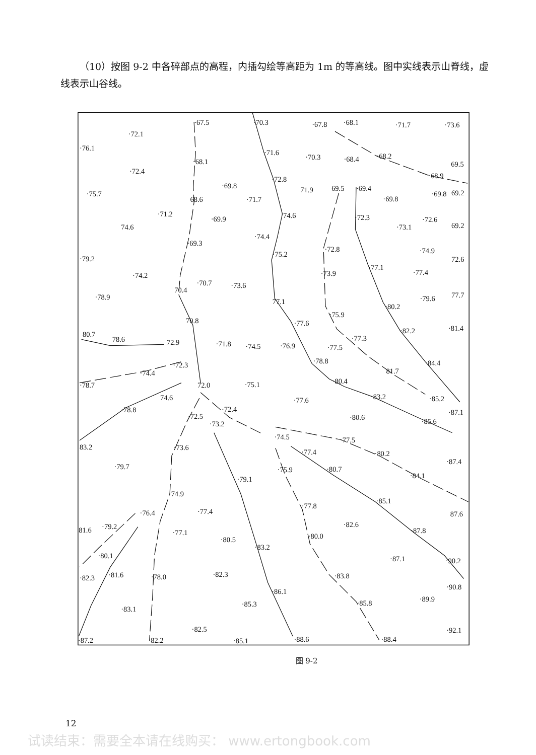（10）按图 9-2 中各碎部点的高程，内插勾绘等高距为 1m 的等高线。图中实线表示山脊线，虚线表示山谷线。
·67.5
·70.3
·67.8
·68.1
·71.7
·73.6
·72.1
·76.1
·71.6
·70.3
·68.4
·68.2
69.5
·68.1
·72.4
·72.8
·68.9
·69.8
71.9
69.5
·69.4
·75.7
·69.8
·69.8
69.2
68.6
·71.7
·71.2
74.6
·69.9
·72.3
·72.6
74.6
·73.1
69.2
·74.4
·69.3
·72.8
·74.9
·75.2
·79.2
72.6
·77.1
·77.4
·73.9
·74.2
·70.7
·73.6
70.4
77.7
·78.9
·79.6
77.1
·80.2
·75.9
70.8
·77.6
·82.2
·81.4
80.7
78.6
·77.3
72.9
·71.8
·74.5
·76.9
·77.5
·78.8
·84.4
·72.3
·74.4
81.7
·80.4
·78.7
72.0
·75.1
·83.2
74.6
·85.2
·77.6
·78.8
·72.4
·87.1
·72.5
·80.6
·73.2
·85.6
·74.5
·77.5
83.2
·73.6
·77.4
·80.2
·87.4
·79.7
·75.9
·80.7
·84.1
·79.1
·74.9
·85.1
·77.8
·77.4
·76.4
87.6
·82.6
·79.2
81.6
·87.8
·77.1
·80.0
·80.5
·83.2
·80.1
·87.1
·90.2
·82.3
·81.6
·83.8
·82.3
·78.0
·90.8
·86.1
·89.9
·85.8
·85.3
·83.1
·82.5
·92.1
·87.2
·82.2
·85.1
·88.6
·88.4
图 9-2
12
试读结束：需要全本请在线购买： www.ertongbook.com